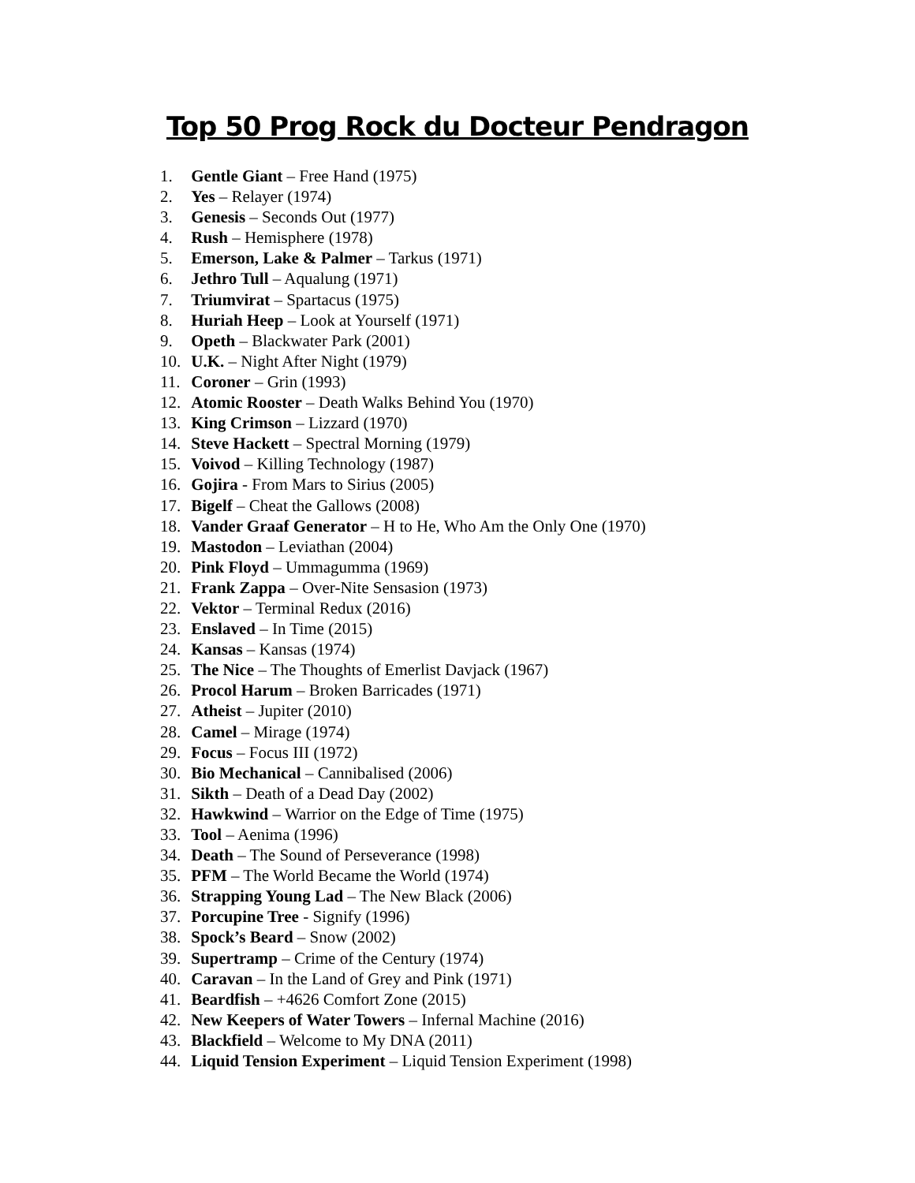Top 50 Prog Rock du Docteur Pendragon
1. Gentle Giant – Free Hand (1975)
2. Yes – Relayer (1974)
3. Genesis – Seconds Out (1977)
4. Rush – Hemisphere (1978)
5. Emerson, Lake & Palmer – Tarkus (1971)
6. Jethro Tull – Aqualung (1971)
7. Triumvirat – Spartacus (1975)
8. Huriah Heep – Look at Yourself (1971)
9. Opeth – Blackwater Park (2001)
10. U.K. – Night After Night (1979)
11. Coroner – Grin (1993)
12. Atomic Rooster – Death Walks Behind You (1970)
13. King Crimson – Lizzard (1970)
14. Steve Hackett – Spectral Morning (1979)
15. Voivod – Killing Technology (1987)
16. Gojira - From Mars to Sirius (2005)
17. Bigelf – Cheat the Gallows (2008)
18. Vander Graaf Generator – H to He, Who Am the Only One (1970)
19. Mastodon – Leviathan (2004)
20. Pink Floyd – Ummagumma (1969)
21. Frank Zappa – Over-Nite Sensasion (1973)
22. Vektor – Terminal Redux (2016)
23. Enslaved – In Time (2015)
24. Kansas – Kansas (1974)
25. The Nice – The Thoughts of Emerlist Davjack (1967)
26. Procol Harum – Broken Barricades (1971)
27. Atheist – Jupiter (2010)
28. Camel – Mirage (1974)
29. Focus – Focus III (1972)
30. Bio Mechanical – Cannibalised (2006)
31. Sikth – Death of a Dead Day (2002)
32. Hawkwind – Warrior on the Edge of Time (1975)
33. Tool – Aenima (1996)
34. Death – The Sound of Perseverance (1998)
35. PFM – The World Became the World (1974)
36. Strapping Young Lad – The New Black (2006)
37. Porcupine Tree - Signify (1996)
38. Spock’s Beard – Snow (2002)
39. Supertramp – Crime of the Century (1974)
40. Caravan – In the Land of Grey and Pink (1971)
41. Beardfish – +4626 Comfort Zone (2015)
42. New Keepers of Water Towers – Infernal Machine (2016)
43. Blackfield – Welcome to My DNA (2011)
44. Liquid Tension Experiment – Liquid Tension Experiment (1998)